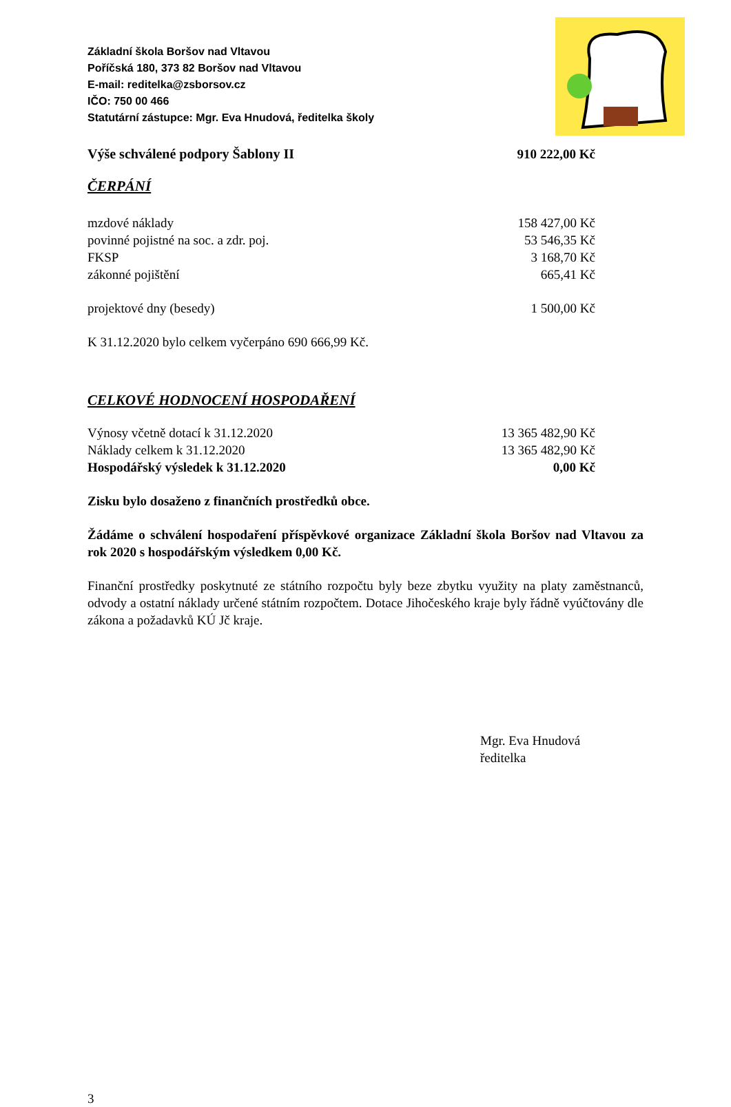Základní škola Boršov nad Vltavou
Poříčská 180, 373 82 Boršov nad Vltavou
E-mail: reditelka@zsborsov.cz
IČO: 750 00 466
Statutární zástupce: Mgr. Eva Hnudová, ředitelka školy
| Výše schválené podpory Šablony II | 910 222,00 Kč |
ČERPÁNÍ
| mzdové náklady | 158 427,00 Kč |
| povinné pojistné na soc. a zdr. poj. | 53 546,35 Kč |
| FKSP | 3 168,70 Kč |
| zákonné pojištění | 665,41 Kč |
| projektové dny (besedy) | 1 500,00 Kč |
K 31.12.2020 bylo celkem vyčerpáno 690 666,99 Kč.
CELKOVÉ HODNOCENÍ HOSPODAŘENÍ
| Výnosy včetně dotací k 31.12.2020 | 13 365 482,90 Kč |
| Náklady celkem k 31.12.2020 | 13 365 482,90 Kč |
| Hospodářský výsledek k 31.12.2020 | 0,00 Kč |
Zisku bylo dosaženo z finančních prostředků obce.
Žádáme o schválení hospodaření příspěvkové organizace Základní škola Boršov nad Vltavou za rok 2020 s hospodářským výsledkem 0,00 Kč.
Finanční prostředky poskytnuté ze státního rozpočtu byly beze zbytku využity na platy zaměstnanců, odvody a ostatní náklady určené státním rozpočtem. Dotace Jihočeského kraje byly řádně vyúčtovány dle zákona a požadavků KÚ Jč kraje.
Mgr. Eva Hnudová
ředitelka
3